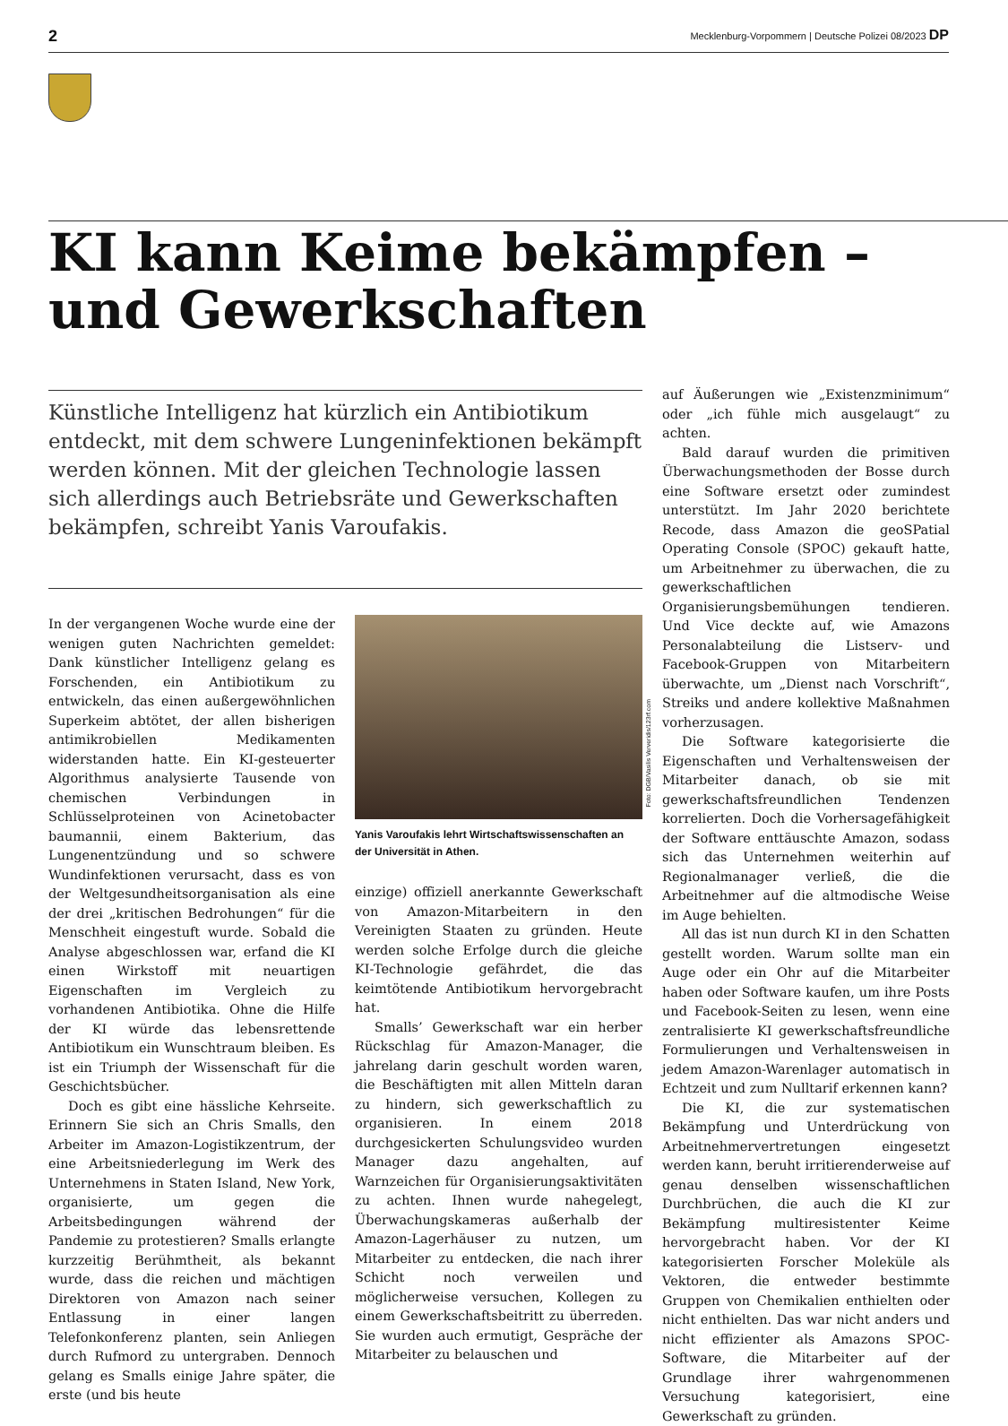2 Mecklenburg-Vorpommern | Deutsche Polizei 08/2023 DP
KI kann Keime bekämpfen –
und Gewerkschaften
Künstliche Intelligenz hat kürzlich ein Antibiotikum entdeckt, mit dem schwere Lungeninfektionen bekämpft werden können. Mit der gleichen Technologie lassen sich allerdings auch Betriebsräte und Gewerkschaften bekämpfen, schreibt Yanis Varoufakis.
In der vergangenen Woche wurde eine der wenigen guten Nachrichten gemeldet: Dank künstlicher Intelligenz gelang es Forschenden, ein Antibiotikum zu entwickeln, das einen außergewöhnlichen Superkeim abtötet, der allen bisherigen antimikrobiellen Medikamenten widerstanden hatte. Ein KI-gesteuerter Algorithmus analysierte Tausende von chemischen Verbindungen in Schlüsselproteinen von Acinetobacter baumannii, einem Bakterium, das Lungenentzündung und so schwere Wundinfektionen verursacht, dass es von der Weltgesundheitsorganisation als eine der drei „kritischen Bedrohungen“ für die Menschheit eingestuft wurde. Sobald die Analyse abgeschlossen war, erfand die KI einen Wirkstoff mit neuartigen Eigenschaften im Vergleich zu vorhandenen Antibiotika. Ohne die Hilfe der KI würde das lebensrettende Antibiotikum ein Wunschtraum bleiben. Es ist ein Triumph der Wissenschaft für die Geschichtsbücher.
Doch es gibt eine hässliche Kehrseite. Erinnern Sie sich an Chris Smalls, den Arbeiter im Amazon-Logistikzentrum, der eine Arbeitsniederlegung im Werk des Unternehmens in Staten Island, New York, organisierte, um gegen die Arbeitsbedingungen während der Pandemie zu protestieren? Smalls erlangte kurzzeitig Berühmtheit, als bekannt wurde, dass die reichen und mächtigen Direktoren von Amazon nach seiner Entlassung in einer langen Telefonkonferenz planten, sein Anliegen durch Rufmord zu untergraben. Dennoch gelang es Smalls einige Jahre später, die erste (und bis heute
Foto: DGB/Vasilis Ververidis/123rf.com
Yanis Varoufakis lehrt Wirtschaftswissenschaften an der Universität in Athen.
einzige) offiziell anerkannte Gewerkschaft von Amazon-Mitarbeitern in den Vereinigten Staaten zu gründen. Heute werden solche Erfolge durch die gleiche KI-Technologie gefährdet, die das keimtötende Antibiotikum hervorgebracht hat.
Smalls’ Gewerkschaft war ein herber Rückschlag für Amazon-Manager, die jahrelang darin geschult worden waren, die Beschäftigten mit allen Mitteln daran zu hindern, sich gewerkschaftlich zu organisieren. In einem 2018 durchgesickerten Schulungsvideo wurden Manager dazu angehalten, auf Warnzeichen für Organisierungsaktivitäten zu achten. Ihnen wurde nahegelegt, Überwachungskameras außerhalb der Amazon-Lagerhäuser zu nutzen, um Mitarbeiter zu entdecken, die nach ihrer Schicht noch verweilen und möglicherweise versuchen, Kollegen zu einem Gewerkschaftsbeitritt zu überreden. Sie wurden auch ermutigt, Gespräche der Mitarbeiter zu belauschen und
auf Äußerungen wie „Existenzminimum“ oder „ich fühle mich ausgelaugt“ zu achten.
Bald darauf wurden die primitiven Überwachungsmethoden der Bosse durch eine Software ersetzt oder zumindest unterstützt. Im Jahr 2020 berichtete Recode, dass Amazon die geoSPatial Operating Console (SPOC) gekauft hatte, um Arbeitnehmer zu überwachen, die zu gewerkschaftlichen Organisierungsbemühungen tendieren. Und Vice deckte auf, wie Amazons Personalabteilung die Listserv- und Facebook-Gruppen von Mitarbeitern überwachte, um „Dienst nach Vorschrift“, Streiks und andere kollektive Maßnahmen vorherzusagen.
Die Software kategorisierte die Eigenschaften und Verhaltensweisen der Mitarbeiter danach, ob sie mit gewerkschaftsfreundlichen Tendenzen korrelierten. Doch die Vorhersagefähigkeit der Software enttäuschte Amazon, sodass sich das Unternehmen weiterhin auf Regionalmanager verließ, die die Arbeitnehmer auf die altmodische Weise im Auge behielten.
All das ist nun durch KI in den Schatten gestellt worden. Warum sollte man ein Auge oder ein Ohr auf die Mitarbeiter haben oder Software kaufen, um ihre Posts und Facebook-Seiten zu lesen, wenn eine zentralisierte KI gewerkschaftsfreundliche Formulierungen und Verhaltensweisen in jedem Amazon-Warenlager automatisch in Echtzeit und zum Nulltarif erkennen kann?
Die KI, die zur systematischen Bekämpfung und Unterdrückung von Arbeitnehmervertretungen eingesetzt werden kann, beruht irritierenderweise auf genau denselben wissenschaftlichen Durchbrüchen, die auch die KI zur Bekämpfung multiresistenter Keime hervorgebracht haben. Vor der KI kategorisierten Forscher Moleküle als Vektoren, die entweder bestimmte Gruppen von Chemikalien enthielten oder nicht enthielten. Das war nicht anders und nicht effizienter als Amazons SPOC-Software, die Mitarbeiter auf der Grundlage ihrer wahrgenommenen Versuchung kategorisiert, eine Gewerkschaft zu gründen.